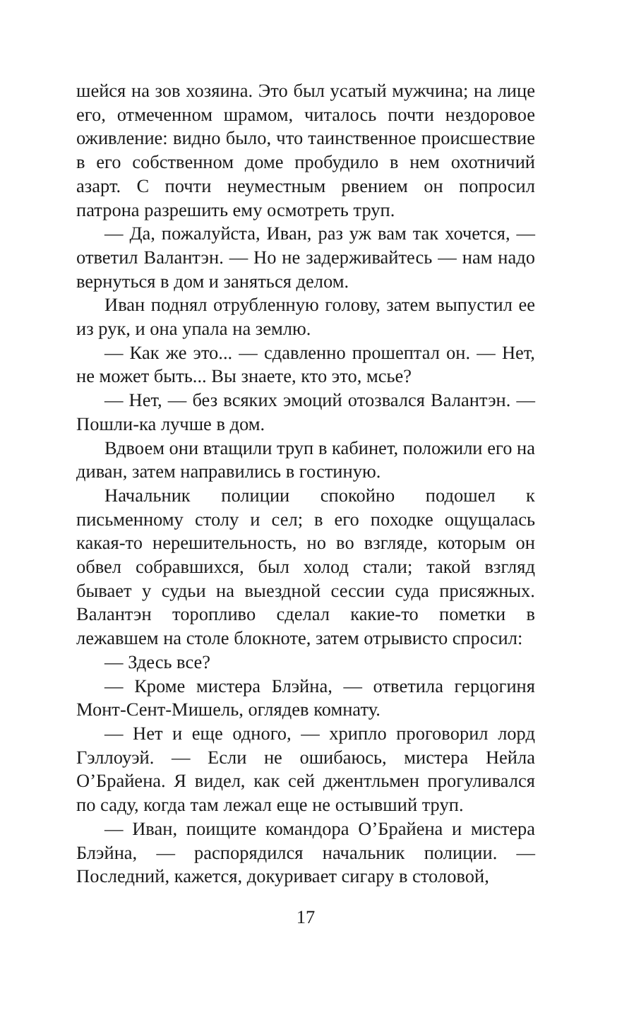шейся на зов хозяина. Это был усатый мужчина; на лице его, отмеченном шрамом, читалось почти нездоровое оживление: видно было, что таинственное происшествие в его собственном доме пробудило в нем охотничий азарт. С почти неуместным рвением он попросил патрона разрешить ему осмотреть труп.
— Да, пожалуйста, Иван, раз уж вам так хочется, — ответил Валантэн. — Но не задерживайтесь — нам надо вернуться в дом и заняться делом.
Иван поднял отрубленную голову, затем выпустил ее из рук, и она упала на землю.
— Как же это... — сдавленно прошептал он. — Нет, не может быть... Вы знаете, кто это, мсье?
— Нет, — без всяких эмоций отозвался Валантэн. — Пошли-ка лучше в дом.
Вдвоем они втащили труп в кабинет, положили его на диван, затем направились в гостиную.
Начальник полиции спокойно подошел к письменному столу и сел; в его походке ощущалась какая-то нерешительность, но во взгляде, которым он обвел собравшихся, был холод стали; такой взгляд бывает у судьи на выездной сессии суда присяжных. Валантэн торопливо сделал какие-то пометки в лежавшем на столе блокноте, затем отрывисто спросил:
— Здесь все?
— Кроме мистера Блэйна, — ответила герцогиня Монт-Сент-Мишель, оглядев комнату.
— Нет и еще одного, — хрипло проговорил лорд Гэллоуэй. — Если не ошибаюсь, мистера Нейла О’Брайена. Я видел, как сей джентльмен прогуливался по саду, когда там лежал еще не остывший труп.
— Иван, поищите командора О’Брайена и мистера Блэйна, — распорядился начальник полиции. — Последний, кажется, докуривает сигару в столовой,
17